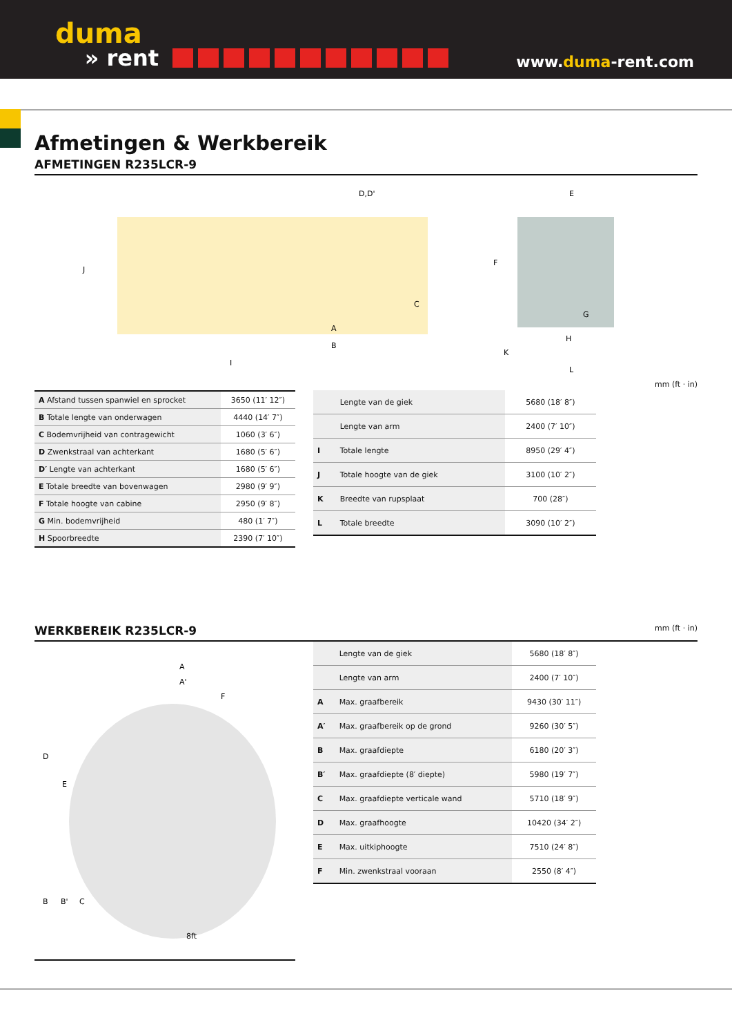duma
» rent
www.duma-rent.com
Afmetingen & Werkbereik
AFMETINGEN R235LCR-9
D,D'
E
J
C
F
G
H
K
L
A
B
I
mm (ft · in)
| A Afstand tussen spanwiel en sprocket | 3650 (11′ 12″) |
| B Totale lengte van onderwagen | 4440 (14′ 7″) |
| C Bodemvrijheid van contragewicht | 1060 (3′ 6″) |
| D Zwenkstraal van achterkant | 1680 (5′ 6″) |
| D′ Lengte van achterkant | 1680 (5′ 6″) |
| E Totale breedte van bovenwagen | 2980 (9′ 9″) |
| F Totale hoogte van cabine | 2950 (9′ 8″) |
| G Min. bodemvrijheid | 480 (1′ 7″) |
| H Spoorbreedte | 2390 (7′ 10″) |
| | Lengte van de giek | 5680 (18′ 8″) |
| | Lengte van arm | 2400 (7′ 10″) |
| I | Totale lengte | 8950 (29′ 4″) |
| J | Totale hoogte van de giek | 3100 (10′ 2″) |
| K | Breedte van rupsplaat | 700 (28″) |
| L | Totale breedte | 3090 (10′ 2″) |
WERKBEREIK R235LCR-9 mm (ft · in)
A
A'
F
D
E
B
B'
C
8ft
| | Lengte van de giek | 5680 (18′ 8″) |
| | Lengte van arm | 2400 (7′ 10″) |
| A | Max. graafbereik | 9430 (30′ 11″) |
| A′ | Max. graafbereik op de grond | 9260 (30′ 5″) |
| B | Max. graafdiepte | 6180 (20′ 3″) |
| B′ | Max. graafdiepte (8′ diepte) | 5980 (19′ 7″) |
| C | Max. graafdiepte verticale wand | 5710 (18′ 9″) |
| D | Max. graafhoogte | 10420 (34′ 2″) |
| E | Max. uitkiphoogte | 7510 (24′ 8″) |
| F | Min. zwenkstraal vooraan | 2550 (8′ 4″) |